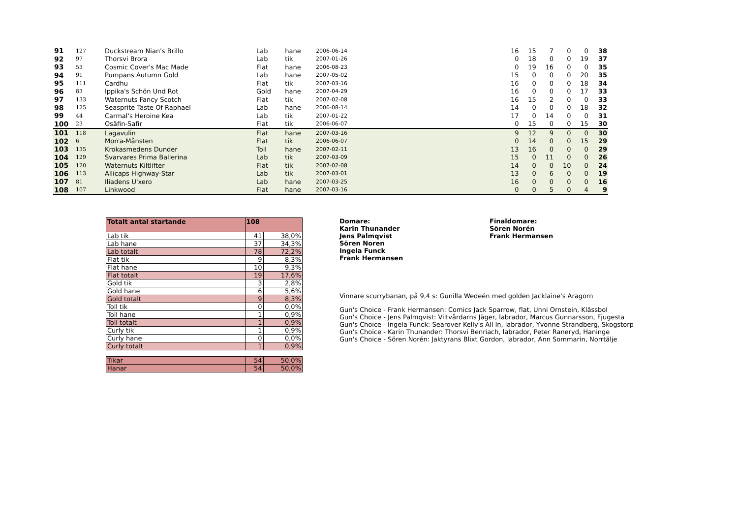| 91 | 127 | Duckstream Nian's Brillo | Lab | hane | 2006-06-14 | | 16 | 15 | 7 | 0 | 0 | 38 |
| 92 | 97 | Thorsvi Brora | Lab | tik | 2007-01-26 | | 0 | 18 | 0 | 0 | 19 | 37 |
| 93 | 53 | Cosmic Cover's Mac Made | Flat | hane | 2006-08-23 | | 0 | 19 | 16 | 0 | 0 | 35 |
| 94 | 91 | Pumpans Autumn Gold | Lab | hane | 2007-05-02 | | 15 | 0 | 0 | 0 | 20 | 35 |
| 95 | 111 | Cardhu | Flat | tik | 2007-03-16 | | 16 | 0 | 0 | 0 | 18 | 34 |
| 96 | 83 | Ippika's Schön Und Rot | Gold | hane | 2007-04-29 | | 16 | 0 | 0 | 0 | 17 | 33 |
| 97 | 133 | Waternuts Fancy Scotch | Flat | tik | 2007-02-08 | | 16 | 15 | 2 | 0 | 0 | 33 |
| 98 | 125 | Seasprite Taste Of Raphael | Lab | hane | 2006-08-14 | | 14 | 0 | 0 | 0 | 18 | 32 |
| 99 | 44 | Carmal's Heroine Kea | Lab | tik | 2007-01-22 | | 17 | 0 | 14 | 0 | 0 | 31 |
| 100 | 23 | Osäfin-Safir | Flat | tik | 2006-06-07 | | 0 | 15 | 0 | 0 | 15 | 30 |
| 101 | 118 | Lagavulin | Flat | hane | 2007-03-16 | | 9 | 12 | 9 | 0 | 0 | 30 |
| 102 | 6 | Morra-Månsten | Flat | tik | 2006-06-07 | | 0 | 14 | 0 | 0 | 15 | 29 |
| 103 | 135 | Krokasmedens Dunder | Toll | hane | 2007-02-11 | | 13 | 16 | 0 | 0 | 0 | 29 |
| 104 | 129 | Svarvares Prima Ballerina | Lab | tik | 2007-03-09 | | 15 | 0 | 11 | 0 | 0 | 26 |
| 105 | 120 | Waternuts Kiltlifter | Flat | tik | 2007-02-08 | | 14 | 0 | 0 | 10 | 0 | 24 |
| 106 | 113 | Allicaps Highway-Star | Lab | tik | 2007-03-01 | | 13 | 0 | 6 | 0 | 0 | 19 |
| 107 | 81 | Iliadens U'xero | Lab | hane | 2007-03-25 | | 16 | 0 | 0 | 0 | 0 | 16 |
| 108 | 107 | Linkwood | Flat | hane | 2007-03-16 | | 0 | 0 | 5 | 0 | 4 | 9 |
| Totalt antal startande | 108 | |
| Lab tik | 41 | 38,0% |
| Lab hane | 37 | 34,3% |
| Lab totalt | 78 | 72,2% |
| Flat tik | 9 | 8,3% |
| Flat hane | 10 | 9,3% |
| Flat totalt | 19 | 17,6% |
| Gold tik | 3 | 2,8% |
| Gold hane | 6 | 5,6% |
| Gold totalt | 9 | 8,3% |
| Toll tik | 0 | 0,0% |
| Toll hane | 1 | 0,9% |
| Toll totalt | 1 | 0,9% |
| Curly tik | 1 | 0,9% |
| Curly hane | 0 | 0,0% |
| Curly totalt | 1 | 0,9% |
| Tikar | 54 | 50,0% |
| Hanar | 54 | 50,0% |
Domare:
Karin Thunander
Jens Palmqvist
Sören Noren
Ingela Funck
Frank Hermansen
Finaldomare:
Sören Norén
Frank Hermansen
Vinnare scurrybanan, på 9,4 s: Gunilla Wedeén med golden Jacklaine's Aragorn
Gun's Choice - Frank Hermansen: Comics Jack Sparrow, flat, Unni Ornstein, Klässbol
Gun's Choice - Jens Palmqvist: Viltvårdarns Jäger, labrador, Marcus Gunnarsson, Fjugesta
Gun's Choice - Ingela Funck: Searover Kelly's All In, labrador, Yvonne Strandberg, Skogstorp
Gun's Choice - Karin Thunander: Thorsvi Benriach, labrador, Peter Raneryd, Haninge
Gun's Choice - Sören Norén: Jaktyrans Blixt Gordon, labrador, Ann Sommarin, Norrtälje